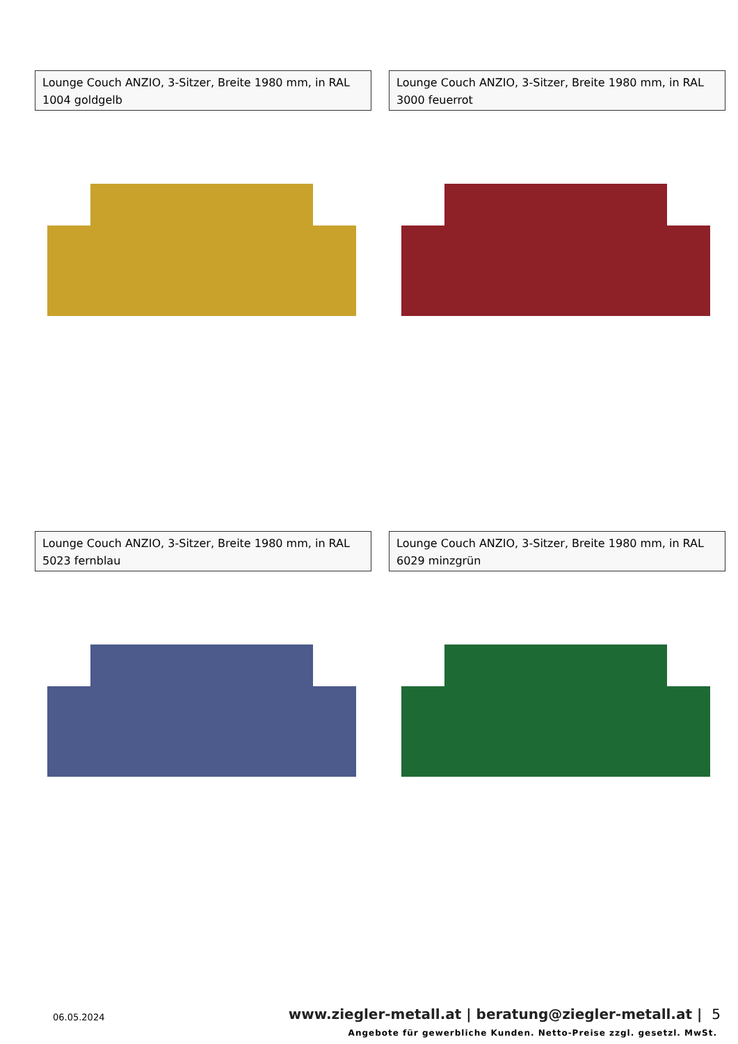Lounge Couch ANZIO, 3-Sitzer, Breite 1980 mm, in RAL 1004 goldgelb
Lounge Couch ANZIO, 3-Sitzer, Breite 1980 mm, in RAL 3000 feuerrot
Lounge Couch ANZIO, 3-Sitzer, Breite 1980 mm, in RAL 5023 fernblau
Lounge Couch ANZIO, 3-Sitzer, Breite 1980 mm, in RAL 6029 minzgrün
06.05.2024 www.ziegler-metall.at | beratung@ziegler-metall.at | 5
Angebote für gewerbliche Kunden. Netto-Preise zzgl. gesetzl. MwSt.